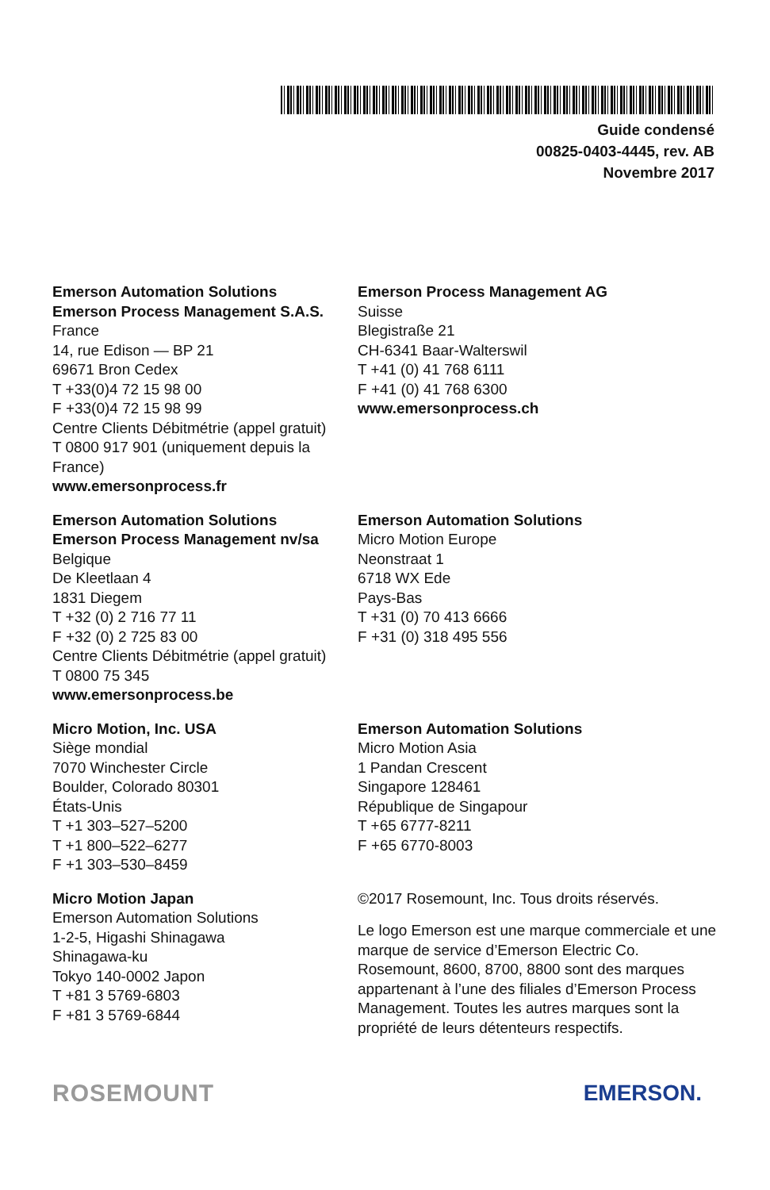Guide condensé
00825-0403-4445, rev. AB
Novembre 2017
Emerson Automation Solutions
Emerson Process Management S.A.S.
France
14, rue Edison — BP 21
69671 Bron Cedex
T +33(0)4 72 15 98 00
F +33(0)4 72 15 98 99
Centre Clients Débitmétrie (appel gratuit)
T 0800 917 901 (uniquement depuis la France)
www.emersonprocess.fr
Emerson Process Management AG
Suisse
Blegistraße 21
CH-6341 Baar-Walterswil
T +41 (0) 41 768 6111
F +41 (0) 41 768 6300
www.emersonprocess.ch
Emerson Automation Solutions
Emerson Process Management nv/sa
Belgique
De Kleetlaan 4
1831 Diegem
T +32 (0) 2 716 77 11
F +32 (0) 2 725 83 00
Centre Clients Débitmétrie (appel gratuit)
T 0800 75 345
www.emersonprocess.be
Emerson Automation Solutions
Micro Motion Europe
Neonstraat 1
6718 WX Ede
Pays-Bas
T +31 (0) 70 413 6666
F +31 (0) 318 495 556
Micro Motion, Inc. USA
Siège mondial
7070 Winchester Circle
Boulder, Colorado 80301
États-Unis
T +1 303–527–5200
T +1 800–522–6277
F +1 303–530–8459
Emerson Automation Solutions
Micro Motion Asia
1 Pandan Crescent
Singapore 128461
République de Singapour
T +65 6777-8211
F +65 6770-8003
Micro Motion Japan
Emerson Automation Solutions
1-2-5, Higashi Shinagawa
Shinagawa-ku
Tokyo 140-0002 Japon
T +81 3 5769-6803
F +81 3 5769-6844
©2017 Rosemount, Inc. Tous droits réservés.
Le logo Emerson est une marque commerciale et une marque de service d’Emerson Electric Co. Rosemount, 8600, 8700, 8800 sont des marques appartenant à l’une des filiales d’Emerson Process Management. Toutes les autres marques sont la propriété de leurs détenteurs respectifs.
ROSEMOUNT EMERSON.